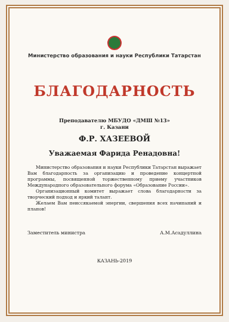Министерство образования и науки Республики Татарстан
БЛАГОДАРНОСТЬ
Преподавателю МБУДО «ДМШ №13»
г. Казани
Ф.Р. ХАЗЕЕВОЙ
Уважаемая Фарида Ренадовна!
Министерство образования и науки Республики Татарстан выражает Вам благодарность за организацию и проведение концертной программы, посвященной торжественному приему участников Международного образовательного форума «Образование России».
Организационный комитет выражает слова благодарности за творческий подход и яркий талант.
Желаем Вам неиссякаемой энергии, свершения всех начинаний и планов!
Заместитель министра А.М.Асадуллина
КАЗАНЬ-2019